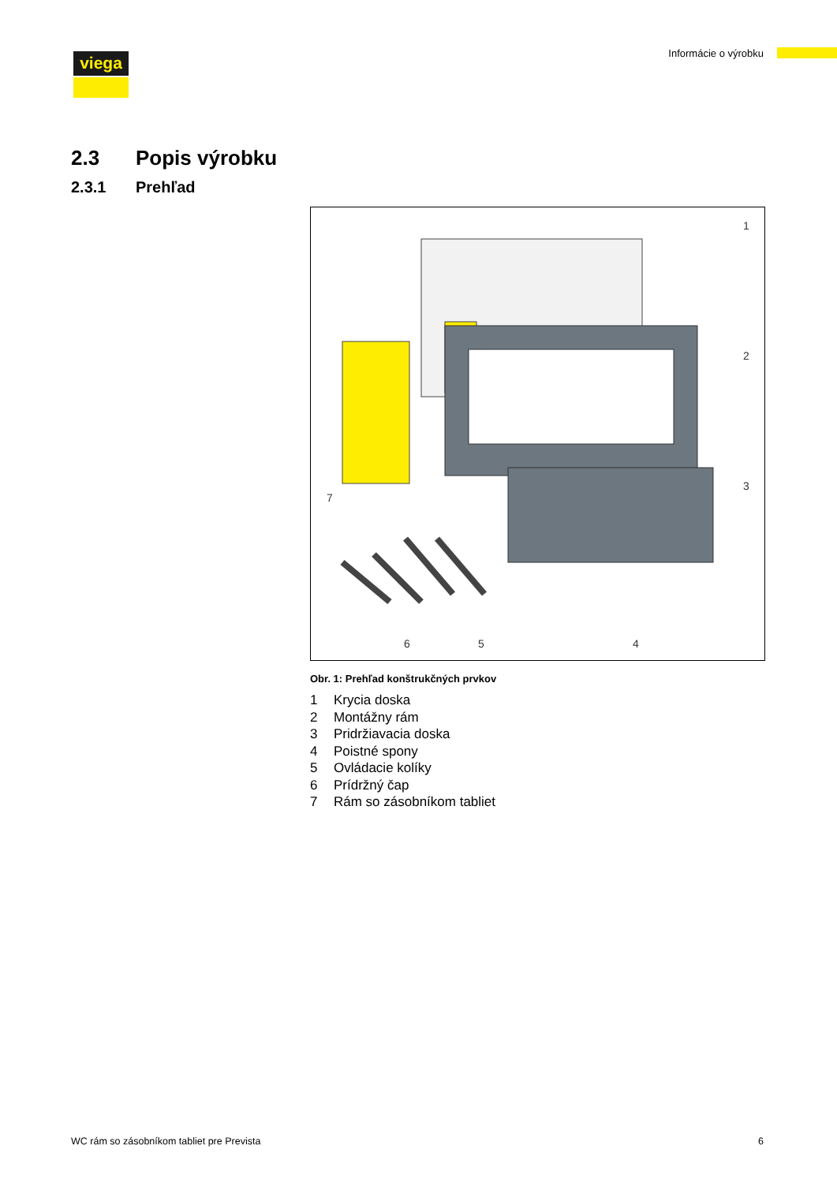viega Informácie o výrobku
2.3 Popis výrobku
2.3.1 Prehľad
1
2
3
4
5
6
7
Obr. 1: Prehľad konštrukčných prvkov
1 Krycia doska
2 Montážny rám
3 Pridržiavacia doska
4 Poistné spony
5 Ovládacie kolíky
6 Prídržný čap
7 Rám so zásobníkom tabliet
WC rám so zásobníkom tabliet pre Prevista
6